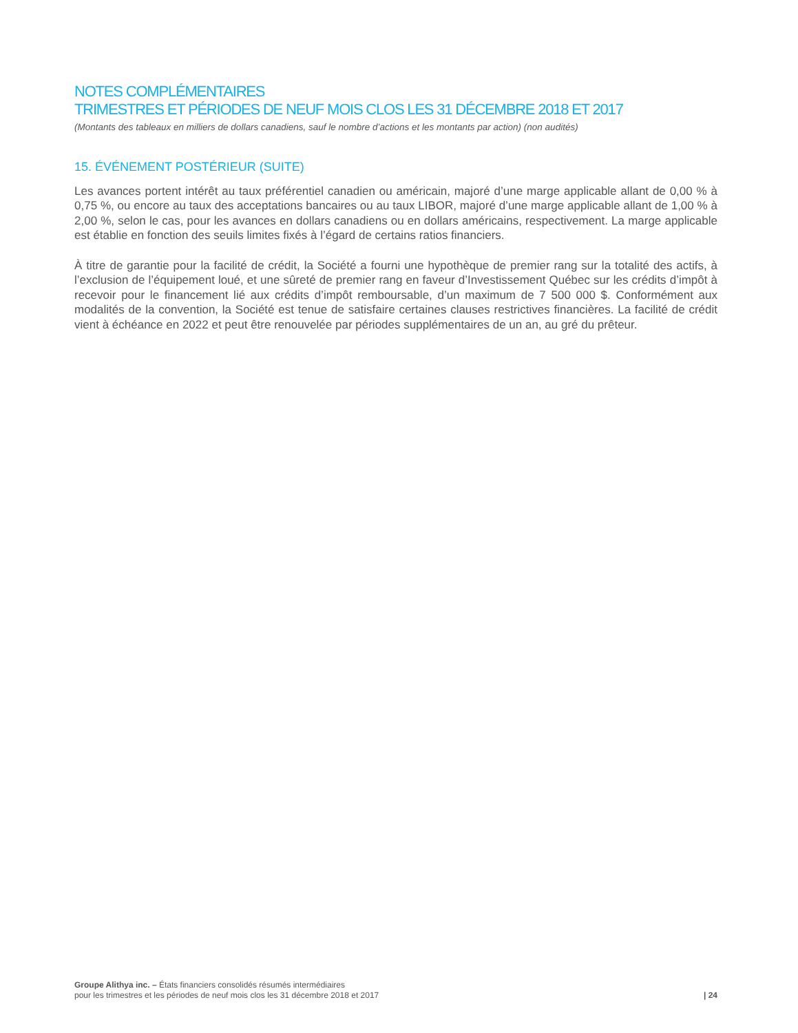NOTES COMPLÉMENTAIRES
TRIMESTRES ET PÉRIODES DE NEUF MOIS CLOS LES 31 DÉCEMBRE 2018 ET 2017
(Montants des tableaux en milliers de dollars canadiens, sauf le nombre d’actions et les montants par action) (non audités)
15. ÉVÉNEMENT POSTÉRIEUR (SUITE)
Les avances portent intérêt au taux préférentiel canadien ou américain, majoré d’une marge applicable allant de 0,00 % à 0,75 %, ou encore au taux des acceptations bancaires ou au taux LIBOR, majoré d’une marge applicable allant de 1,00 % à 2,00 %, selon le cas, pour les avances en dollars canadiens ou en dollars américains, respectivement. La marge applicable est établie en fonction des seuils limites fixés à l’égard de certains ratios financiers.
À titre de garantie pour la facilité de crédit, la Société a fourni une hypothèque de premier rang sur la totalité des actifs, à l’exclusion de l’équipement loué, et une sûreté de premier rang en faveur d’Investissement Québec sur les crédits d’impôt à recevoir pour le financement lié aux crédits d’impôt remboursable, d’un maximum de 7 500 000 $. Conformément aux modalités de la convention, la Société est tenue de satisfaire certaines clauses restrictives financières. La facilité de crédit vient à échéance en 2022 et peut être renouvelée par périodes supplémentaires de un an, au gré du prêteur.
Groupe Alithya inc. – États financiers consolidés résumés intermédiaires
pour les trimestres et les périodes de neuf mois clos les 31 décembre 2018 et 2017
| 24